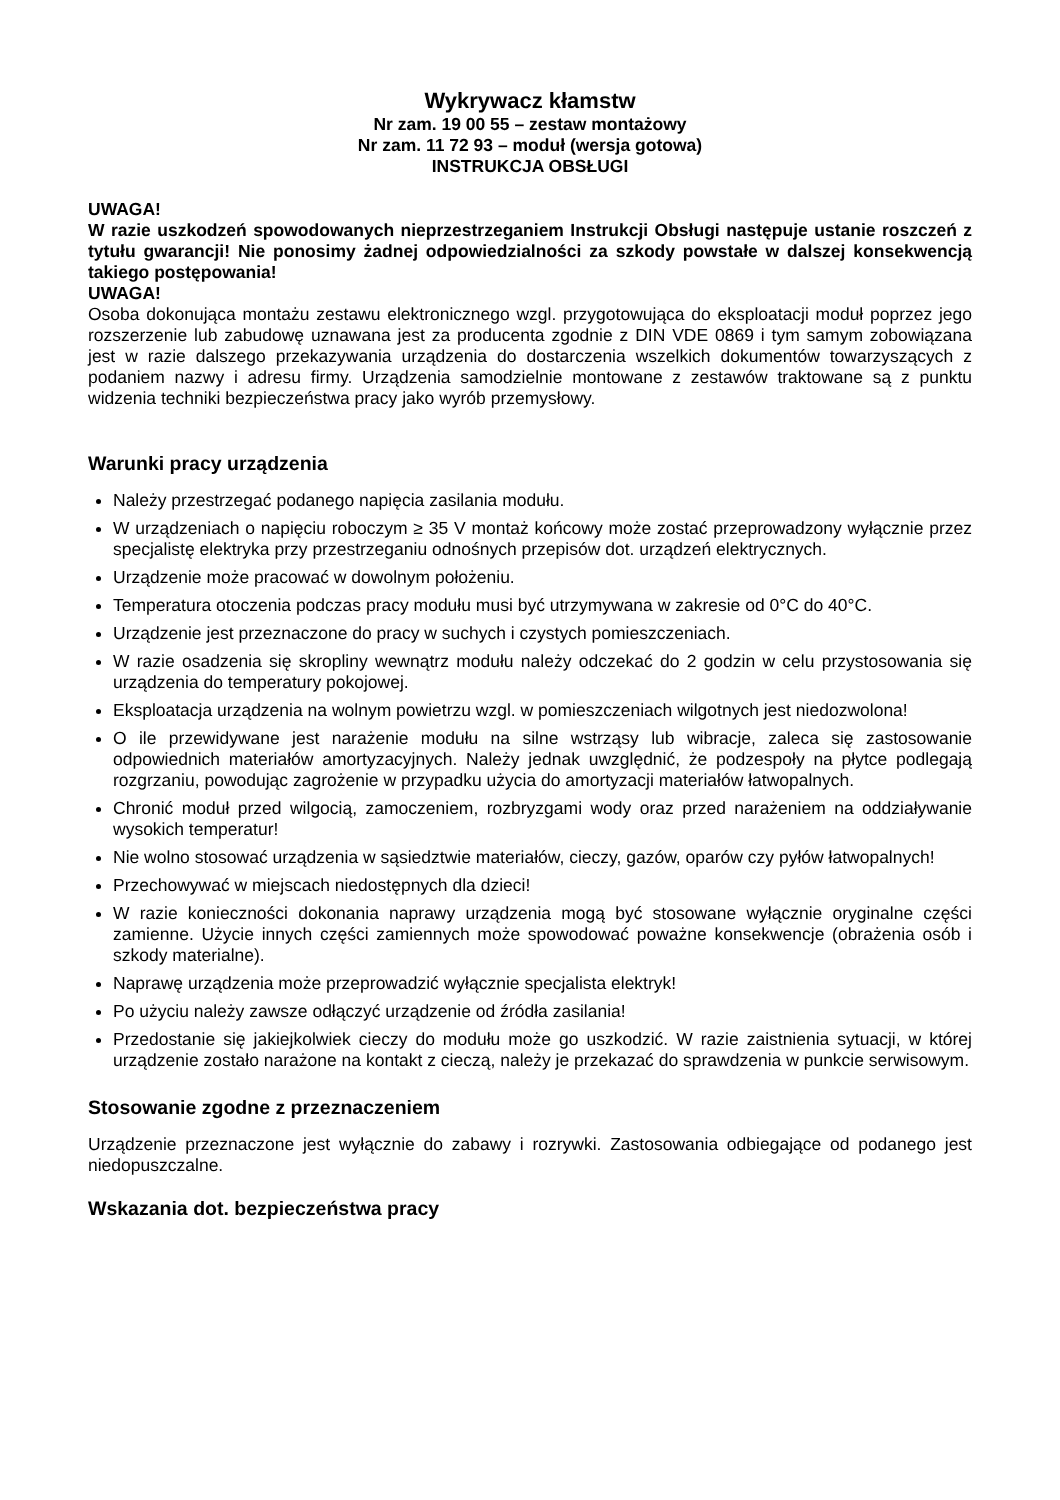Wykrywacz kłamstw
Nr zam. 19 00 55 – zestaw montażowy
Nr zam. 11 72 93 – moduł (wersja gotowa)
INSTRUKCJA OBSŁUGI
UWAGA!
W razie uszkodzeń spowodowanych nieprzestrzeganiem Instrukcji Obsługi następuje ustanie roszczeń z tytułu gwarancji! Nie ponosimy żadnej odpowiedzialności za szkody powstałe w dalszej konsekwencją takiego postępowania!
UWAGA!
Osoba dokonująca montażu zestawu elektronicznego wzgl. przygotowująca do eksploatacji moduł poprzez jego rozszerzenie lub zabudowę uznawana jest za producenta zgodnie z DIN VDE 0869 i tym samym zobowiązana jest w razie dalszego przekazywania urządzenia do dostarczenia wszelkich dokumentów towarzyszących z podaniem nazwy i adresu firmy. Urządzenia samodzielnie montowane z zestawów traktowane są z punktu widzenia techniki bezpieczeństwa pracy jako wyrób przemysłowy.
Warunki pracy urządzenia
Należy przestrzegać podanego napięcia zasilania modułu.
W urządzeniach o napięciu roboczym ≥ 35 V montaż końcowy może zostać przeprowadzony wyłącznie przez specjalistę elektryka przy przestrzeganiu odnośnych przepisów dot. urządzeń elektrycznych.
Urządzenie może pracować w dowolnym położeniu.
Temperatura otoczenia podczas pracy modułu musi być utrzymywana w zakresie od 0°C do 40°C.
Urządzenie jest przeznaczone do pracy w suchych i czystych pomieszczeniach.
W razie osadzenia się skropliny wewnątrz modułu należy odczekać do 2 godzin w celu przystosowania się urządzenia do temperatury pokojowej.
Eksploatacja urządzenia na wolnym powietrzu wzgl. w pomieszczeniach wilgotnych jest niedozwolona!
O ile przewidywane jest narażenie modułu na silne wstrząsy lub wibracje, zaleca się zastosowanie odpowiednich materiałów amortyzacyjnych. Należy jednak uwzględnić, że podzespoły na płytce podlegają rozgrzaniu, powodując zagrożenie w przypadku użycia do amortyzacji materiałów łatwopalnych.
Chronić moduł przed wilgocią, zamoczeniem, rozbryzgami wody oraz przed narażeniem na oddziaływanie wysokich temperatur!
Nie wolno stosować urządzenia w sąsiedztwie materiałów, cieczy, gazów, oparów czy pyłów łatwopalnych!
Przechowywać w miejscach niedostępnych dla dzieci!
W razie konieczności dokonania naprawy urządzenia mogą być stosowane wyłącznie oryginalne części zamienne. Użycie innych części zamiennych może spowodować poważne konsekwencje (obrażenia osób i szkody materialne).
Naprawę urządzenia może przeprowadzić wyłącznie specjalista elektryk!
Po użyciu należy zawsze odłączyć urządzenie od źródła zasilania!
Przedostanie się jakiejkolwiek cieczy do modułu może go uszkodzić. W razie zaistnienia sytuacji, w której urządzenie zostało narażone na kontakt z cieczą, należy je przekazać do sprawdzenia w punkcie serwisowym.
Stosowanie zgodne z przeznaczeniem
Urządzenie przeznaczone jest wyłącznie do zabawy i rozrywki. Zastosowania odbiegające od podanego jest niedopuszczalne.
Wskazania dot. bezpieczeństwa pracy